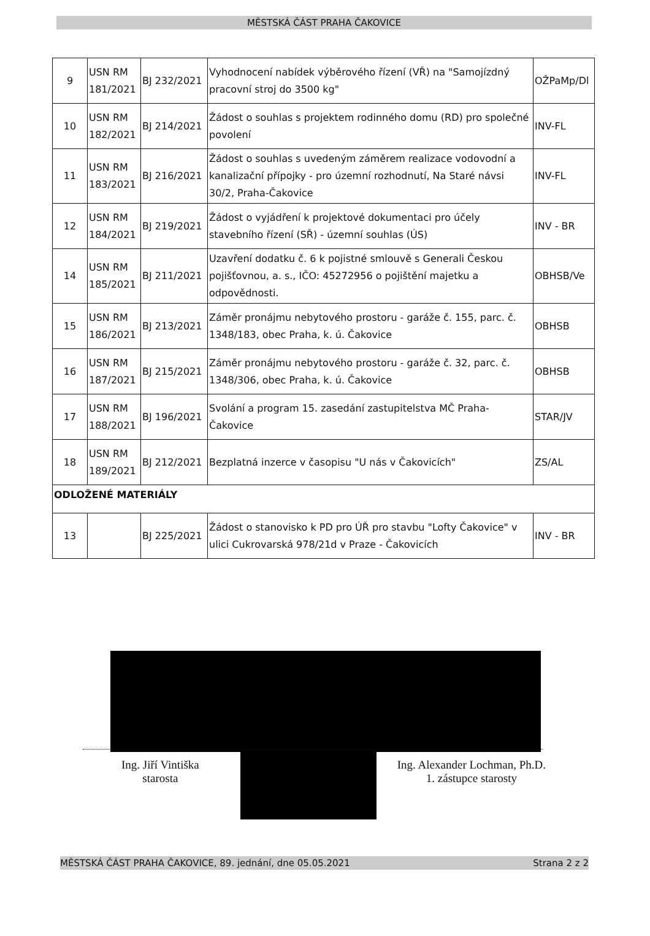MĚSTSKÁ ČÁST PRAHA ČAKOVICE
| 9 | USN RM 181/2021 | BJ 232/2021 | Vyhodnocení nabídek výběrového řízení (VŘ) na "Samojízdný pracovní stroj do 3500 kg" | OŽPaMp/Dl |
| 10 | USN RM 182/2021 | BJ 214/2021 | Žádost o souhlas s projektem rodinného domu (RD) pro společné povolení | INV-FL |
| 11 | USN RM 183/2021 | BJ 216/2021 | Žádost o souhlas s uvedeným záměrem realizace vodovodní a kanalizační přípojky - pro územní rozhodnutí, Na Staré návsi 30/2, Praha-Čakovice | INV-FL |
| 12 | USN RM 184/2021 | BJ 219/2021 | Žádost o vyjádření k projektové dokumentaci pro účely stavebního řízení (SŘ) - územní souhlas (ÚS) | INV - BR |
| 14 | USN RM 185/2021 | BJ 211/2021 | Uzavření dodatku č. 6 k pojistné smlouvě s Generali Českou pojišťovnou, a. s., IČO: 45272956 o pojištění majetku a odpovědnosti. | OBHSB/Ve |
| 15 | USN RM 186/2021 | BJ 213/2021 | Záměr pronájmu nebytového prostoru - garáže č. 155, parc. č. 1348/183, obec Praha, k. ú. Čakovice | OBHSB |
| 16 | USN RM 187/2021 | BJ 215/2021 | Záměr pronájmu nebytového prostoru - garáže č. 32, parc. č. 1348/306, obec Praha, k. ú. Čakovice | OBHSB |
| 17 | USN RM 188/2021 | BJ 196/2021 | Svolání a program 15. zasedání zastupitelstva MČ Praha-Čakovice | STAR/JV |
| 18 | USN RM 189/2021 | BJ 212/2021 | Bezplatná inzerce v časopisu "U nás v Čakovicích" | ZS/AL |
| ODLOŽENÉ MATERIÁLY | | | | |
| 13 | | BJ 225/2021 | Žádost o stanovisko k PD pro ÚŘ pro stavbu "Lofty Čakovice" v ulici Cukrovarská 978/21d v Praze - Čakovicích | INV - BR |
Ing. Jiří Vintiška
starosta
Ing. Alexander Lochman, Ph.D.
1. zástupce starosty
MĚSTSKÁ ČÁST PRAHA ČAKOVICE, 89. jednání, dne 05.05.2021 Strana 2 z 2